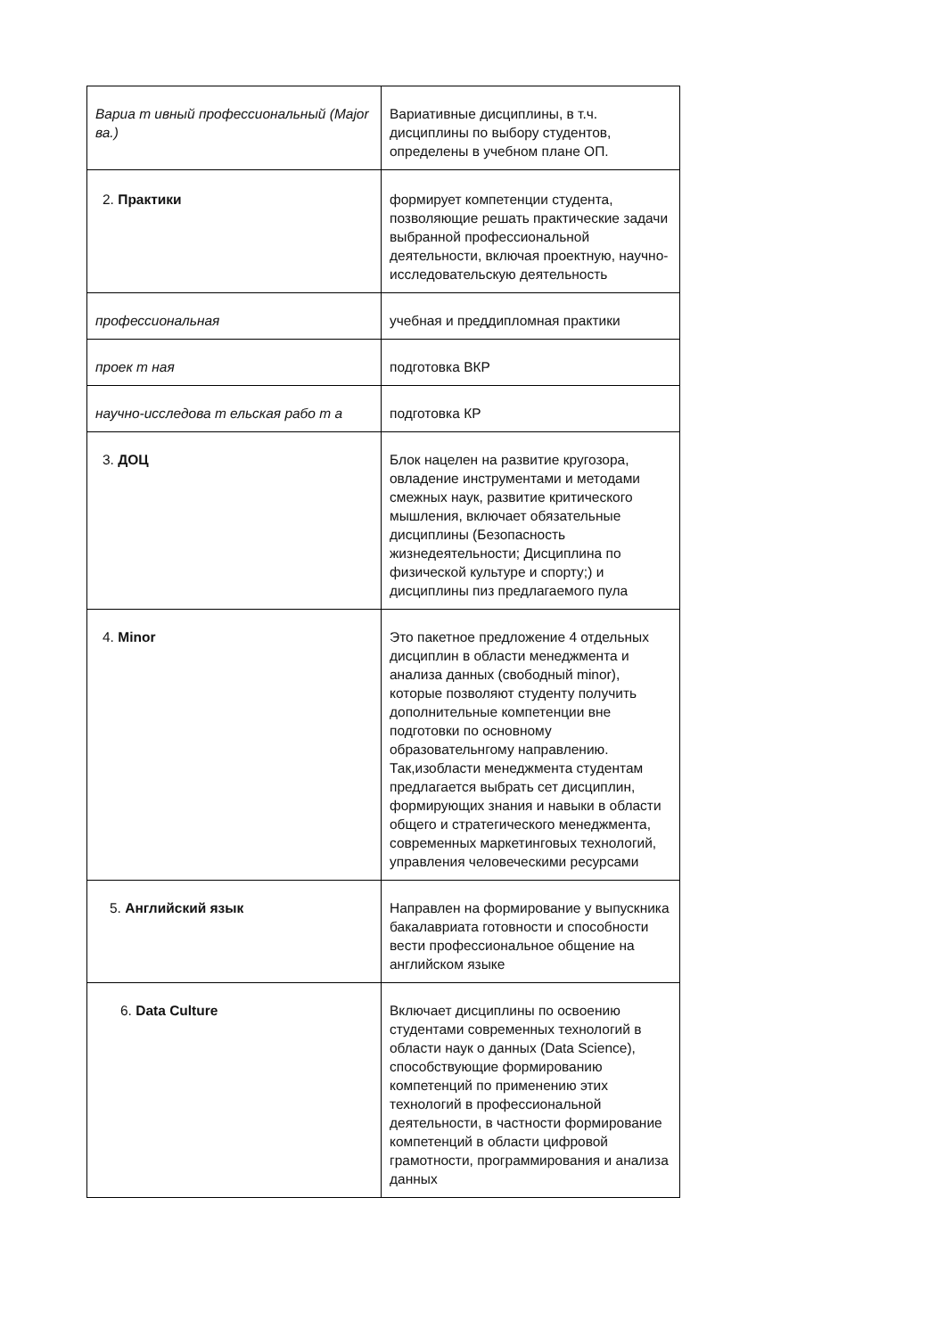| Вариа т ивный профессиональный (Major ва.) | Вариативные дисциплины, в т.ч. дисциплины по выбору студентов, определены в учебном плане ОП. |
| 2. Практики | формирует компетенции студента, позволяющие решать практические задачи выбранной профессиональной деятельности, включая проектную, научно-исследовательскую деятельность |
| профессиональная | учебная и преддипломная практики |
| проек т ная | подготовка ВКР |
| научно-исследова т ельская рабо т а | подготовка КР |
| 3. ДОЦ | Блок нацелен на развитие кругозора, овладение инструментами и методами смежных наук, развитие критического мышления, включает обязательные дисциплины (Безопасность жизнедеятельности; Дисциплина по физической культуре и спорту;) и дисциплины пиз предлагаемого пула |
| 4. Minor | Это пакетное предложение 4 отдельных дисциплин в области менеджмента и анализа данных (свободный minor), которые позволяют студенту получить дополнительные компетенции вне подготовки по основному образовательнгому направлению. Так,изобласти менеджмента студентам предлагается выбрать сет дисциплин, формирующих знания и навыки в области общего и стратегического менеджмента, современных маркетинговых технологий, управления человеческими ресурсами |
| 5. Английский язык | Направлен на формирование у выпускника бакалавриата готовности и способности вести профессиональное общение на английском языке |
| 6. Data Culture | Включает дисциплины по освоению студентами современных технологий в области наук о данных (Data Science), способствующие формированию компетенций по применению этих технологий в профессиональной деятельности, в частности формирование компетенций в области цифровой грамотности, программирования и анализа данных |